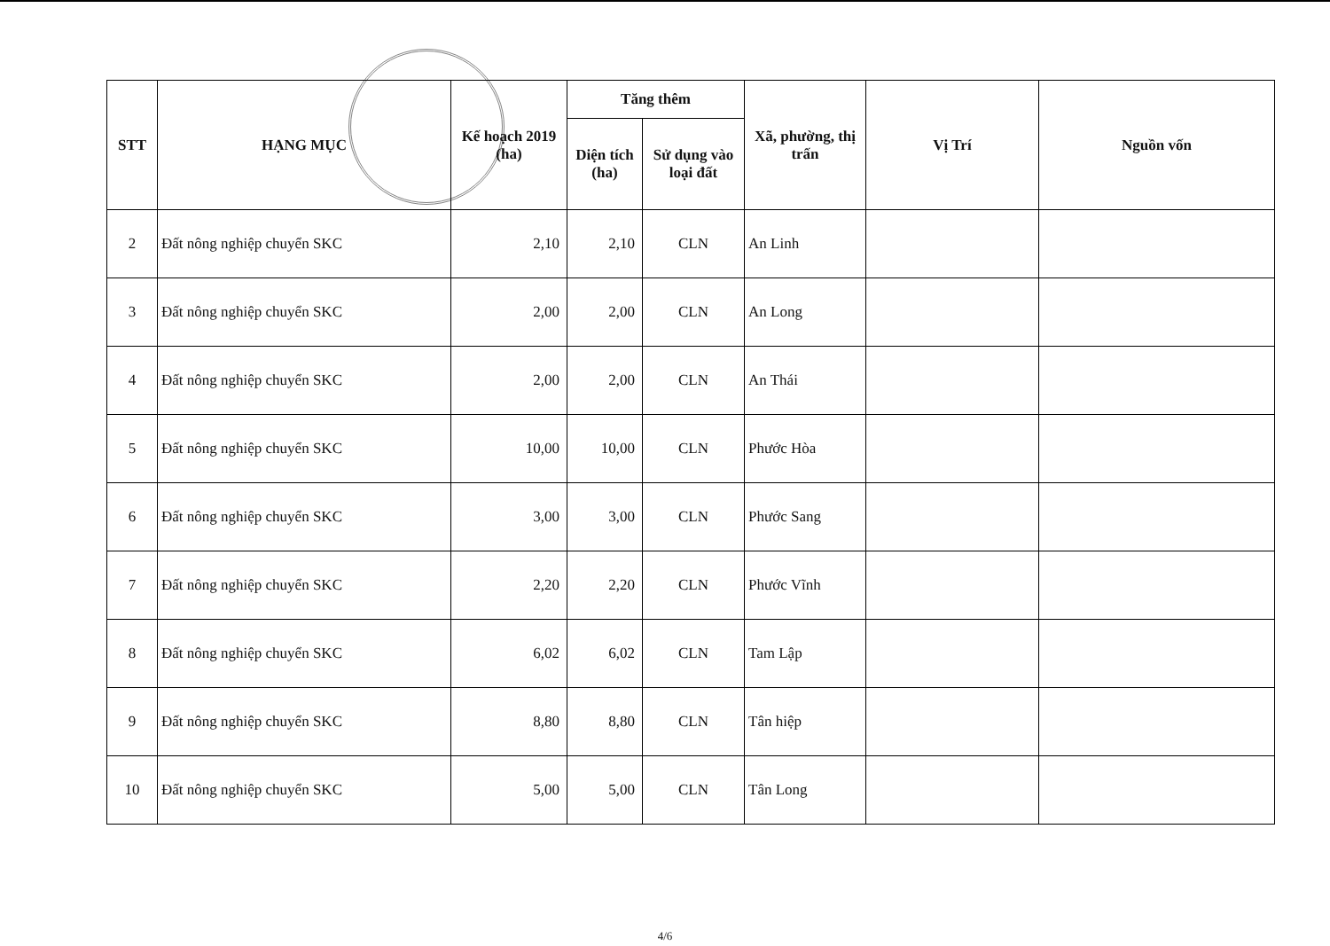| STT | HẠNG MỤC | Kế hoạch 2019 (ha) | Tăng thêm | | Xã, phường, thị trấn | Vị Trí | Nguồn vốn |
| --- | --- | --- | --- | --- | --- | --- | --- |
| | | | Diện tích (ha) | Sử dụng vào loại đất | | | |
| 2 | Đất nông nghiệp chuyển SKC | 2,10 | 2,10 | CLN | An Linh | | |
| 3 | Đất nông nghiệp chuyển SKC | 2,00 | 2,00 | CLN | An Long | | |
| 4 | Đất nông nghiệp chuyển SKC | 2,00 | 2,00 | CLN | An Thái | | |
| 5 | Đất nông nghiệp chuyển SKC | 10,00 | 10,00 | CLN | Phước Hòa | | |
| 6 | Đất nông nghiệp chuyển SKC | 3,00 | 3,00 | CLN | Phước Sang | | |
| 7 | Đất nông nghiệp chuyển SKC | 2,20 | 2,20 | CLN | Phước Vĩnh | | |
| 8 | Đất nông nghiệp chuyển SKC | 6,02 | 6,02 | CLN | Tam Lập | | |
| 9 | Đất nông nghiệp chuyển SKC | 8,80 | 8,80 | CLN | Tân hiệp | | |
| 10 | Đất nông nghiệp chuyển SKC | 5,00 | 5,00 | CLN | Tân Long | | |
4/6